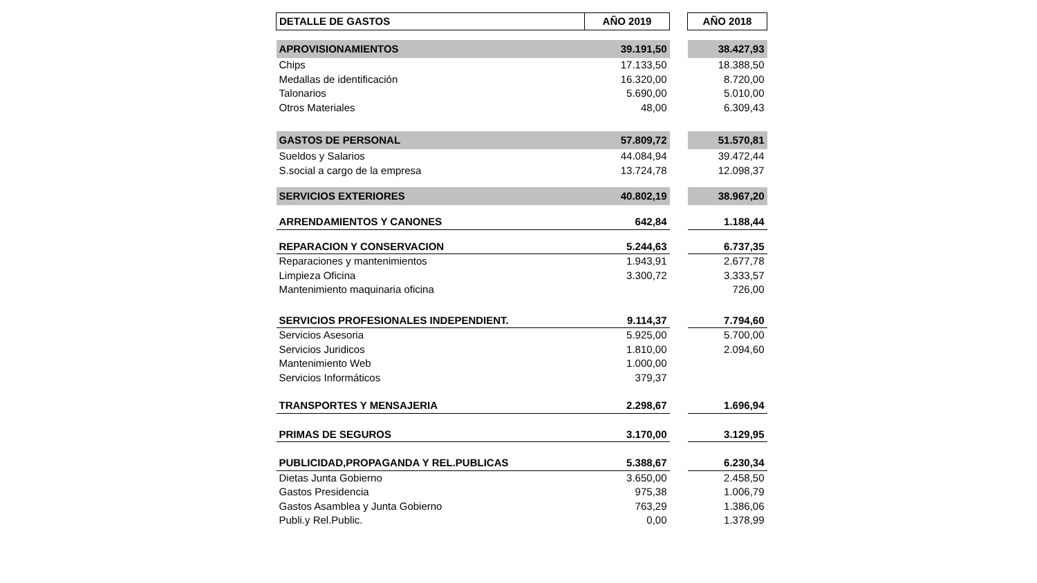| DETALLE DE GASTOS | AÑO 2019 | | AÑO 2018 |
| --- | --- | --- | --- |
| APROVISIONAMIENTOS | 39.191,50 | | 38.427,93 |
| Chips | 17.133,50 | | 18.388,50 |
| Medallas de identificación | 16.320,00 | | 8.720,00 |
| Talonarios | 5.690,00 | | 5.010,00 |
| Otros Materiales | 48,00 | | 6.309,43 |
| GASTOS DE PERSONAL | 57.809,72 | | 51.570,81 |
| Sueldos y Salarios | 44.084,94 | | 39.472,44 |
| S.social a cargo de la empresa | 13.724,78 | | 12.098,37 |
| SERVICIOS EXTERIORES | 40.802,19 | | 38.967,20 |
| ARRENDAMIENTOS Y CANONES | 642,84 | | 1.188,44 |
| REPARACION Y CONSERVACION | 5.244,63 | | 6.737,35 |
| Reparaciones y mantenimientos | 1.943,91 | | 2.677,78 |
| Limpieza Oficina | 3.300,72 | | 3.333,57 |
| Mantenimiento maquinaria oficina | | | 726,00 |
| SERVICIOS PROFESIONALES INDEPENDIENT. | 9.114,37 | | 7.794,60 |
| Servicios Asesoria | 5.925,00 | | 5.700,00 |
| Servicios Juridicos | 1.810,00 | | 2.094,60 |
| Mantenimiento Web | 1.000,00 | | |
| Servicios Informáticos | 379,37 | | |
| TRANSPORTES Y MENSAJERIA | 2.298,67 | | 1.696,94 |
| PRIMAS DE SEGUROS | 3.170,00 | | 3.129,95 |
| PUBLICIDAD,PROPAGANDA Y REL.PUBLICAS | 5.388,67 | | 6.230,34 |
| Dietas Junta Gobierno | 3.650,00 | | 2.458,50 |
| Gastos Presidencia | 975,38 | | 1.006,79 |
| Gastos Asamblea y Junta Gobierno | 763,29 | | 1.386,06 |
| Publi.y Rel.Public. | 0,00 | | 1.378,99 |